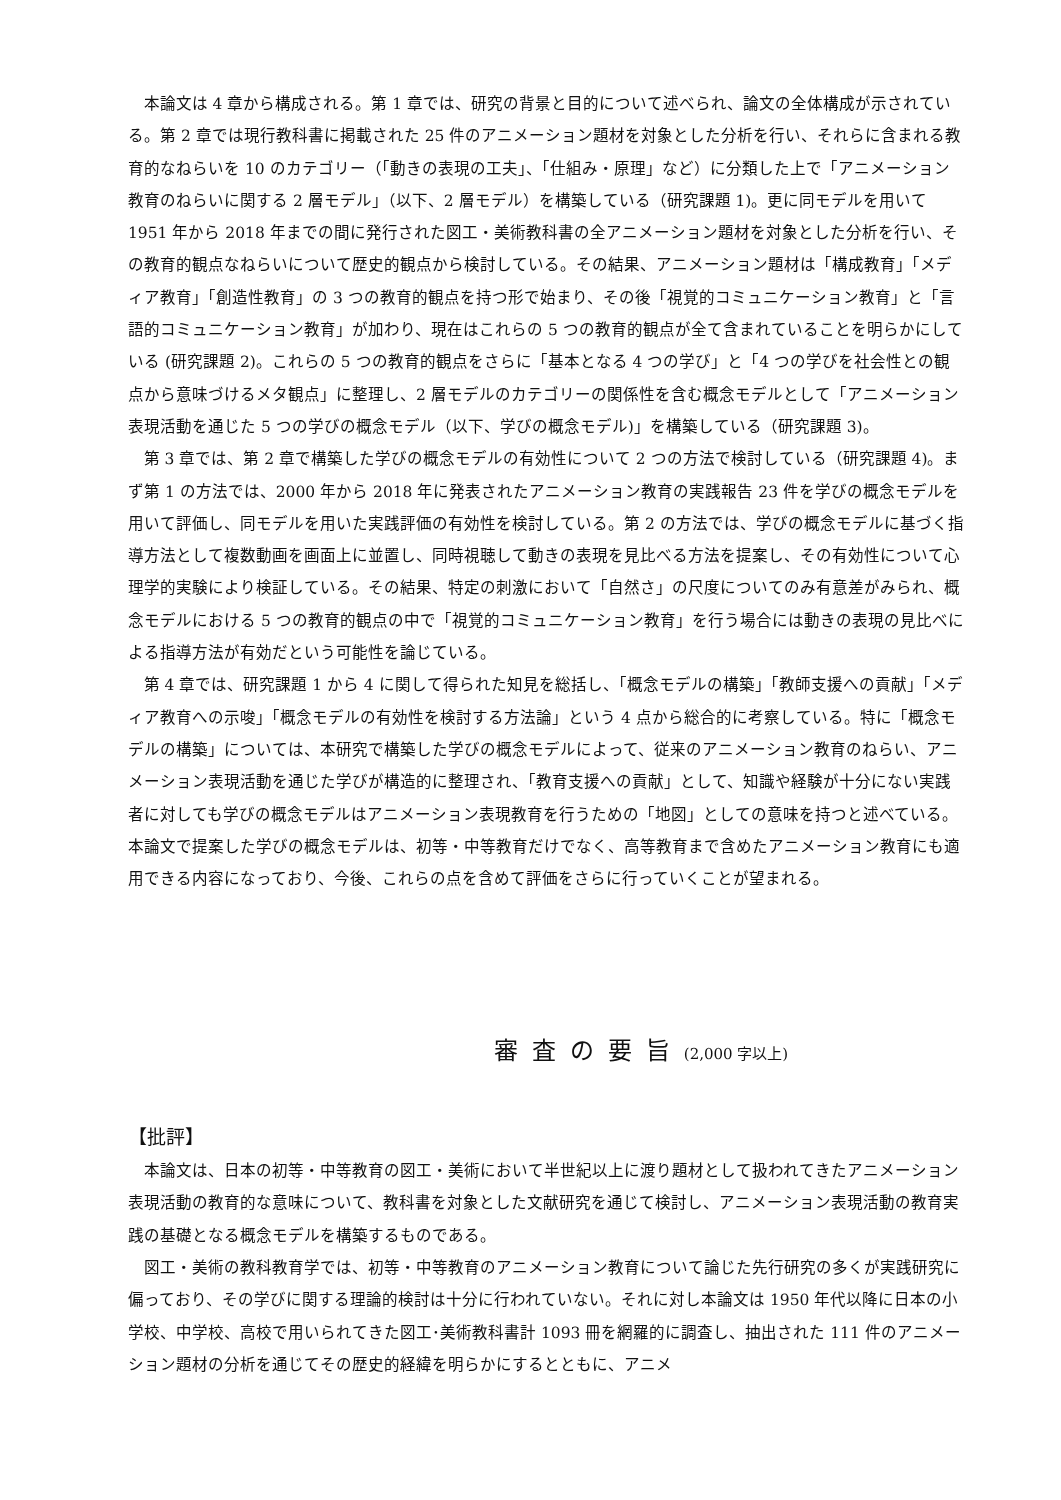本論文は 4 章から構成される。第 1 章では、研究の背景と目的について述べられ、論文の全体構成が示されている。第 2 章では現行教科書に掲載された 25 件のアニメーション題材を対象とした分析を行い、それらに含まれる教育的なねらいを 10 のカテゴリー（「動きの表現の工夫」、「仕組み・原理」など）に分類した上で「アニメーション教育のねらいに関する 2 層モデル」（以下、2 層モデル）を構築している（研究課題 1)。更に同モデルを用いて 1951 年から 2018 年までの間に発行された図工・美術教科書の全アニメーション題材を対象とした分析を行い、その教育的観点なねらいについて歴史的観点から検討している。その結果、アニメーション題材は「構成教育」「メディア教育」「創造性教育」の 3 つの教育的観点を持つ形で始まり、その後「視覚的コミュニケーション教育」と「言語的コミュニケーション教育」が加わり、現在はこれらの 5 つの教育的観点が全て含まれていることを明らかにしている (研究課題 2)。これらの 5 つの教育的観点をさらに「基本となる 4 つの学び」と「4 つの学びを社会性との観点から意味づけるメタ観点」に整理し、2 層モデルのカテゴリーの関係性を含む概念モデルとして「アニメーション表現活動を通じた 5 つの学びの概念モデル（以下、学びの概念モデル)」を構築している（研究課題 3)。
第 3 章では、第 2 章で構築した学びの概念モデルの有効性について 2 つの方法で検討している（研究課題 4)。まず第 1 の方法では、2000 年から 2018 年に発表されたアニメーション教育の実践報告 23 件を学びの概念モデルを用いて評価し、同モデルを用いた実践評価の有効性を検討している。第 2 の方法では、学びの概念モデルに基づく指導方法として複数動画を画面上に並置し、同時視聴して動きの表現を見比べる方法を提案し、その有効性について心理学的実験により検証している。その結果、特定の刺激において「自然さ」の尺度についてのみ有意差がみられ、概念モデルにおける 5 つの教育的観点の中で「視覚的コミュニケーション教育」を行う場合には動きの表現の見比べによる指導方法が有効だという可能性を論じている。
第 4 章では、研究課題 1 から 4 に関して得られた知見を総括し、「概念モデルの構築」「教師支援への貢献」「メディア教育への示唆」「概念モデルの有効性を検討する方法論」という 4 点から総合的に考察している。特に「概念モデルの構築」については、本研究で構築した学びの概念モデルによって、従来のアニメーション教育のねらい、アニメーション表現活動を通じた学びが構造的に整理され、「教育支援への貢献」として、知識や経験が十分にない実践者に対しても学びの概念モデルはアニメーション表現教育を行うための「地図」としての意味を持つと述べている。本論文で提案した学びの概念モデルは、初等・中等教育だけでなく、高等教育まで含めたアニメーション教育にも適用できる内容になっており、今後、これらの点を含めて評価をさらに行っていくことが望まれる。
審査の要旨(2,000 字以上)
【批評】
本論文は、日本の初等・中等教育の図工・美術において半世紀以上に渡り題材として扱われてきたアニメーション表現活動の教育的な意味について、教科書を対象とした文献研究を通じて検討し、アニメーション表現活動の教育実践の基礎となる概念モデルを構築するものである。
図工・美術の教科教育学では、初等・中等教育のアニメーション教育について論じた先行研究の多くが実践研究に偏っており、その学びに関する理論的検討は十分に行われていない。それに対し本論文は 1950 年代以降に日本の小学校、中学校、高校で用いられてきた図工･美術教科書計 1093 冊を網羅的に調査し、抽出された 111 件のアニメーション題材の分析を通じてその歴史的経緯を明らかにするとともに、アニメ